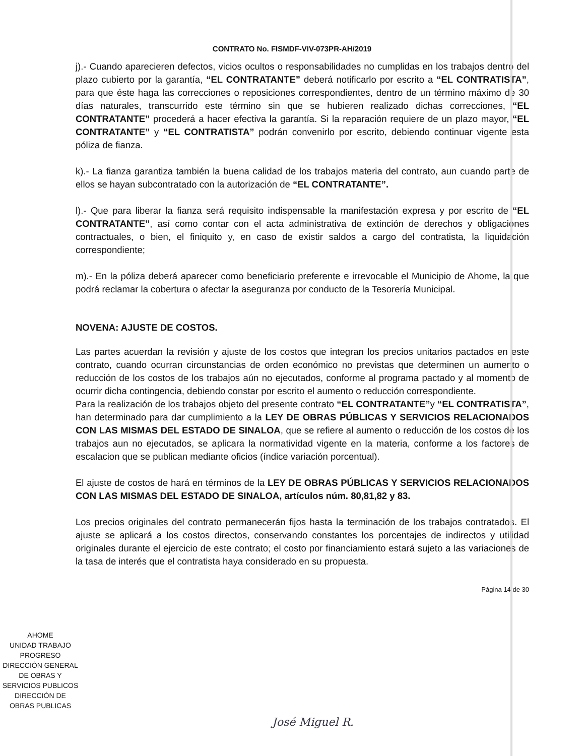CONTRATO No. FISMDF-VIV-073PR-AH/2019
j).- Cuando aparecieren defectos, vicios ocultos o responsabilidades no cumplidas en los trabajos dentro del plazo cubierto por la garantía, “EL CONTRATANTE” deberá notificarlo por escrito a “EL CONTRATISTA”, para que éste haga las correcciones o reposiciones correspondientes, dentro de un término máximo de 30 días naturales, transcurrido este término sin que se hubieren realizado dichas correcciones, “EL CONTRATANTE” procederá a hacer efectiva la garantía. Si la reparación requiere de un plazo mayor, “EL CONTRATANTE” y “EL CONTRATISTA” podrán convenirlo por escrito, debiendo continuar vigente esta póliza de fianza.
k).- La fianza garantiza también la buena calidad de los trabajos materia del contrato, aun cuando parte de ellos se hayan subcontratado con la autorización de “EL CONTRATANTE”.
l).- Que para liberar la fianza será requisito indispensable la manifestación expresa y por escrito de “EL CONTRATANTE”, así como contar con el acta administrativa de extinción de derechos y obligaciones contractuales, o bien, el finiquito y, en caso de existir saldos a cargo del contratista, la liquidación correspondiente;
m).- En la póliza deberá aparecer como beneficiario preferente e irrevocable el Municipio de Ahome, la que podrá reclamar la cobertura o afectar la aseguranza por conducto de la Tesorería Municipal.
NOVENA: AJUSTE DE COSTOS.
Las partes acuerdan la revisión y ajuste de los costos que integran los precios unitarios pactados en este contrato, cuando ocurran circunstancias de orden económico no previstas que determinen un aumento o reducción de los costos de los trabajos aún no ejecutados, conforme al programa pactado y al momento de ocurrir dicha contingencia, debiendo constar por escrito el aumento o reducción correspondiente.
Para la realización de los trabajos objeto del presente contrato “EL CONTRATANTE”y “EL CONTRATISTA”, han determinado para dar cumplimiento a la LEY DE OBRAS PÚBLICAS Y SERVICIOS RELACIONADOS CON LAS MISMAS DEL ESTADO DE SINALOA, que se refiere al aumento o reducción de los costos de los trabajos aun no ejecutados, se aplicara la normatividad vigente en la materia, conforme a los factores de escalacion que se publican mediante oficios (índice variación porcentual).
El ajuste de costos de hará en términos de la LEY DE OBRAS PÚBLICAS Y SERVICIOS RELACIONADOS CON LAS MISMAS DEL ESTADO DE SINALOA, artículos núm. 80,81,82 y 83.
Los precios originales del contrato permanecerán fijos hasta la terminación de los trabajos contratados. El ajuste se aplicará a los costos directos, conservando constantes los porcentajes de indirectos y utilidad originales durante el ejercicio de este contrato; el costo por financiamiento estará sujeto a las variaciones de la tasa de interés que el contratista haya considerado en su propuesta.
Página 14 de 30
AHOME
UNIDAD TRABAJO PROGRESO
DIRECCIÓN GENERAL
DE OBRAS Y
SERVICIOS PUBLICOS
DIRECCIÓN DE
OBRAS PUBLICAS
José Miguel R.